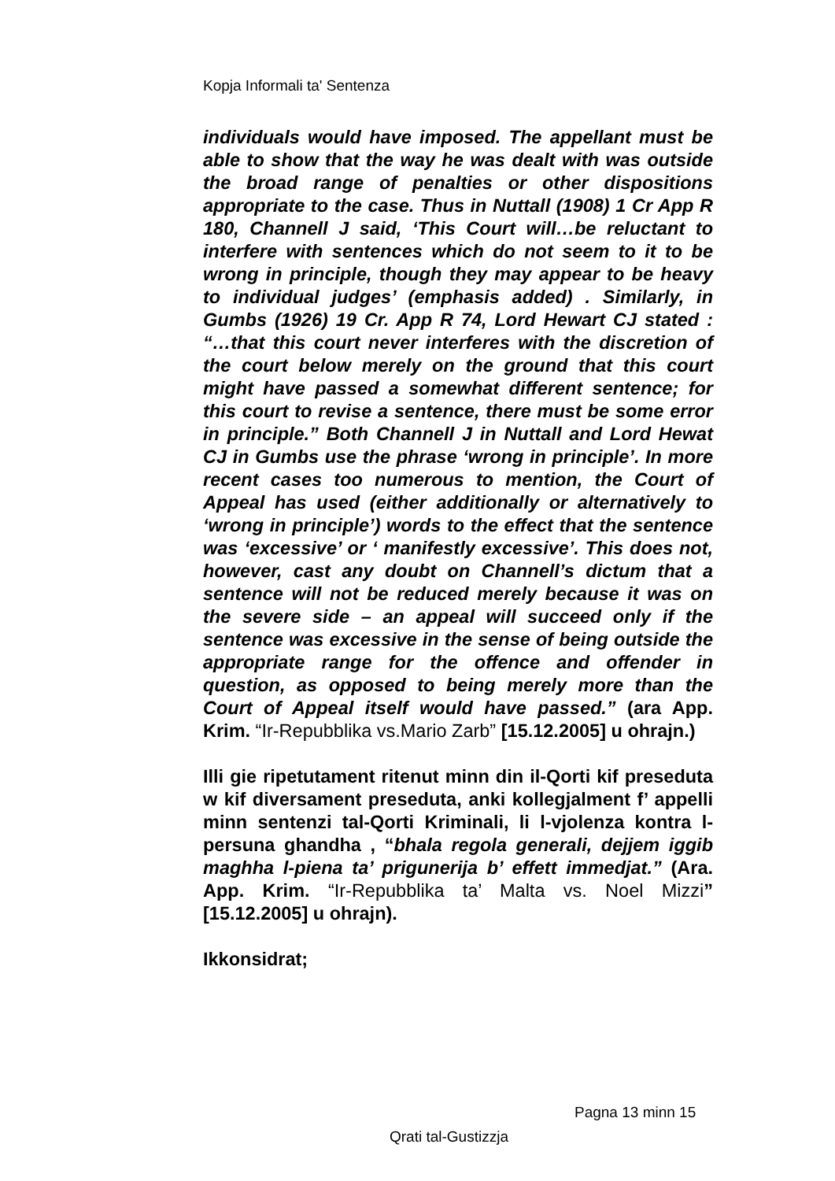Kopja Informali ta' Sentenza
individuals would have imposed. The appellant must be able to show that the way he was dealt with was outside the broad range of penalties or other dispositions appropriate to the case. Thus in Nuttall (1908) 1 Cr App R 180, Channell J said, ‘This Court will…be reluctant to interfere with sentences which do not seem to it to be wrong in principle, though they may appear to be heavy to individual judges’ (emphasis added) . Similarly, in Gumbs (1926) 19 Cr. App R 74, Lord Hewart CJ stated : “…that this court never interferes with the discretion of the court below merely on the ground that this court might have passed a somewhat different sentence; for this court to revise a sentence, there must be some error in principle.” Both Channell J in Nuttall and Lord Hewat CJ in Gumbs use the phrase ‘wrong in principle’. In more recent cases too numerous to mention, the Court of Appeal has used (either additionally or alternatively to ‘wrong in principle’) words to the effect that the sentence was ‘excessive’ or ‘ manifestly excessive’. This does not, however, cast any doubt on Channell’s dictum that a sentence will not be reduced merely because it was on the severe side – an appeal will succeed only if the sentence was excessive in the sense of being outside the appropriate range for the offence and offender in question, as opposed to being merely more than the Court of Appeal itself would have passed.” (ara App. Krim. “Ir-Repubblika vs.Mario Zarb” [15.12.2005] u ohrajn.)
Illi gie ripetutament ritenut minn din il-Qorti kif preseduta w kif diversament preseduta, anki kollegjalment f’ appelli minn sentenzi tal-Qorti Kriminali, li l-vjolenza kontra l-persuna ghandha , “bhala regola generali, dejjem iggib maghha l-piena ta’ prigunerija b’ effett immedjat.” (Ara. App. Krim. “Ir-Repubblika ta’ Malta vs. Noel Mizzi” [15.12.2005] u ohrajn).
Ikkonsidrat;
Pagna 13 minn 15
Qrati tal-Gustizzja